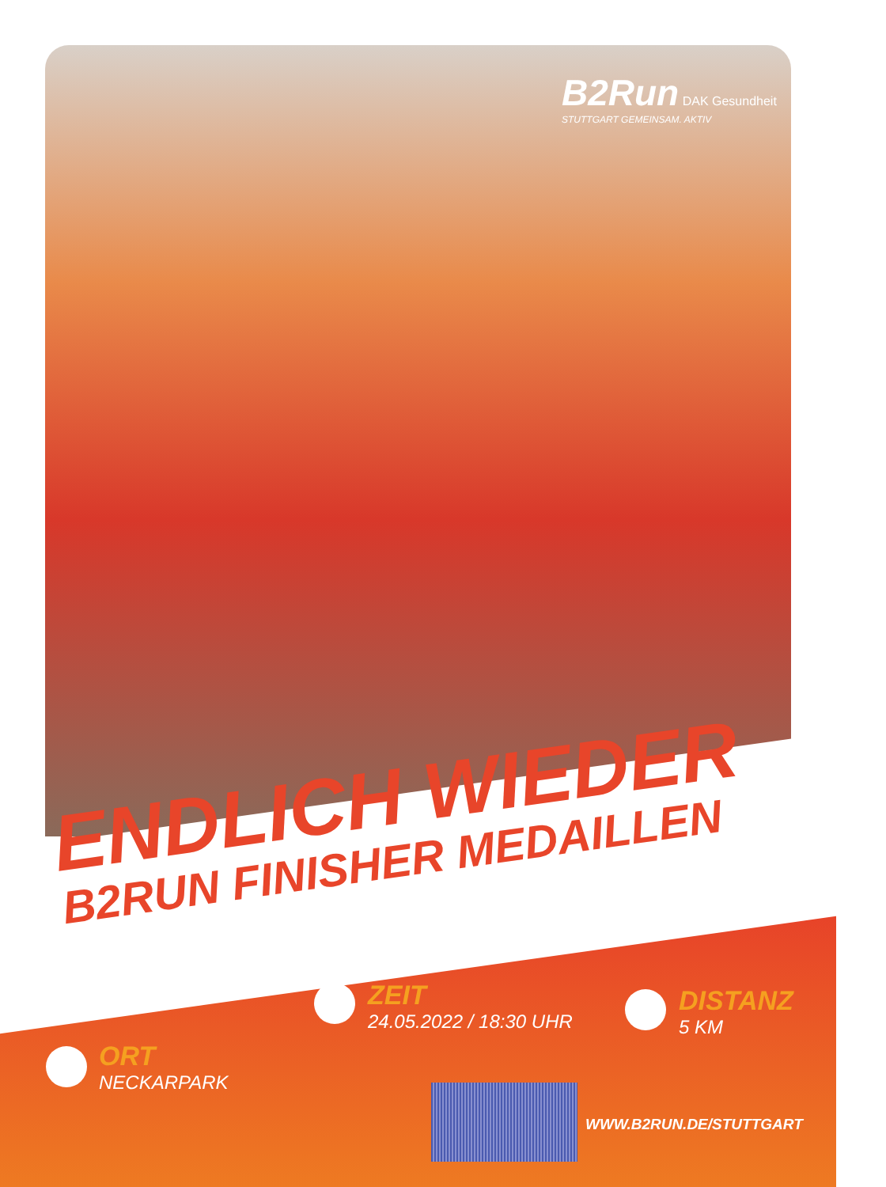B2Run DAK Gesundheit
STUTTGART GEMEINSAM. AKTIV
ENDLICH WIEDER
B2RUN FINISHER MEDAILLEN
ORT
NECKARPARK
ZEIT
24.05.2022 / 18:30 UHR
DISTANZ
5 KM
WWW.B2RUN.DE/STUTTGART